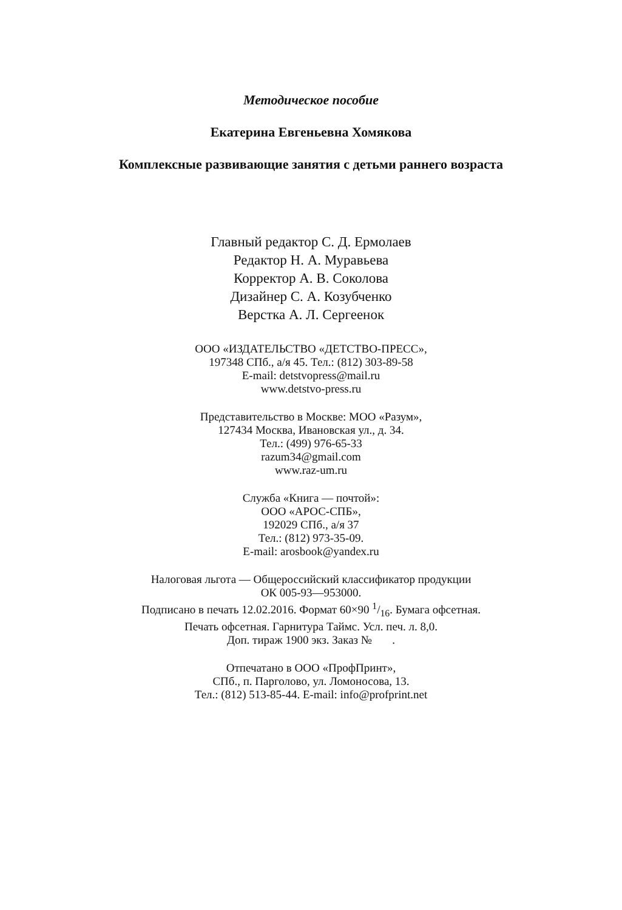Методическое пособие
Екатерина Евгеньевна Хомякова
Комплексные развивающие занятия с детьми раннего возраста
Главный редактор С. Д. Ермолаев
Редактор Н. А. Муравьева
Корректор А. В. Соколова
Дизайнер С. А. Козубченко
Верстка А. Л. Сергеенок
ООО «ИЗДАТЕЛЬСТВО «ДЕТСТВО-ПРЕСС»,
197348 СПб., а/я 45. Тел.: (812) 303-89-58
E-mail: detstvopress@mail.ru
www.detstvo-press.ru
Представительство в Москве: МОО «Разум»,
127434 Москва, Ивановская ул., д. 34.
Тел.: (499) 976-65-33
razum34@gmail.com
www.raz-um.ru
Служба «Книга — почтой»:
ООО «АРОС-СПБ»,
192029 СПб., а/я 37
Тел.: (812) 973-35-09.
E-mail: arosbook@yandex.ru
Налоговая льгота — Общероссийский классификатор продукции
ОК 005-93—953000.
Подписано в печать 12.02.2016. Формат 60×90 1/16. Бумага офсетная.
Печать офсетная. Гарнитура Таймс. Усл. печ. л. 8,0.
Доп. тираж 1900 экз. Заказ № .
Отпечатано в ООО «ПрофПринт»,
СПб., п. Парголово, ул. Ломоносова, 13.
Тел.: (812) 513-85-44. E-mail: info@profprint.net